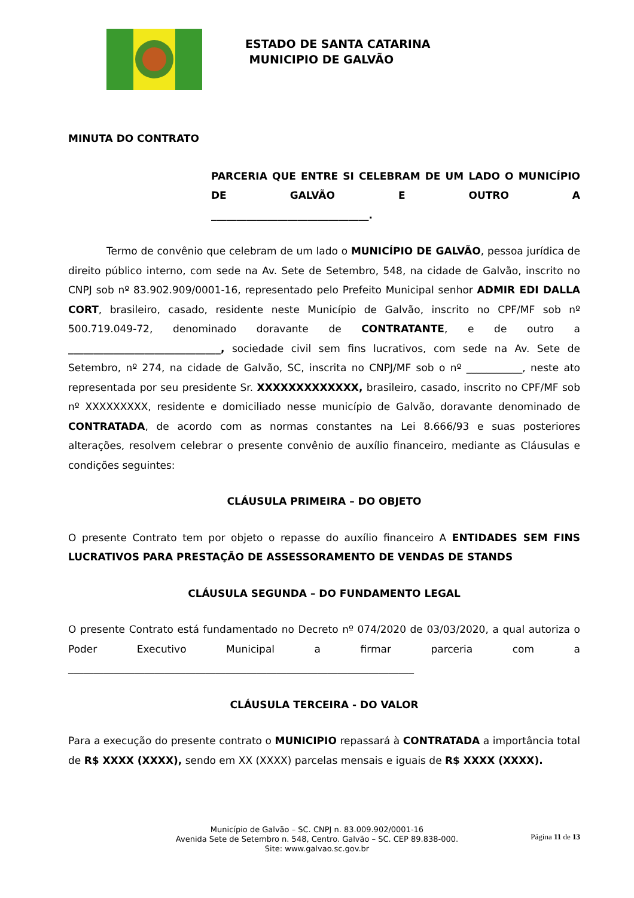ESTADO DE SANTA CATARINA
MUNICIPIO DE GALVÃO
MINUTA DO CONTRATO
PARCERIA QUE ENTRE SI CELEBRAM DE UM LADO O MUNICÍPIO DE GALVÃO E OUTRO A
_______________________________.
Termo de convênio que celebram de um lado o MUNICÍPIO DE GALVÃO, pessoa jurídica de direito público interno, com sede na Av. Sete de Setembro, 548, na cidade de Galvão, inscrito no CNPJ sob nº 83.902.909/0001-16, representado pelo Prefeito Municipal senhor ADMIR EDI DALLA CORT, brasileiro, casado, residente neste Município de Galvão, inscrito no CPF/MF sob nº 500.719.049-72, denominado doravante de CONTRATANTE, e de outro a ______________________________, sociedade civil sem fins lucrativos, com sede na Av. Sete de Setembro, nº 274, na cidade de Galvão, SC, inscrita no CNPJ/MF sob o nº ___________, neste ato representada por seu presidente Sr. XXXXXXXXXXXXX, brasileiro, casado, inscrito no CPF/MF sob nº XXXXXXXXX, residente e domiciliado nesse município de Galvão, doravante denominado de CONTRATADA, de acordo com as normas constantes na Lei 8.666/93 e suas posteriores alterações, resolvem celebrar o presente convênio de auxílio financeiro, mediante as Cláusulas e condições seguintes:
CLÁUSULA PRIMEIRA – DO OBJETO
O presente Contrato tem por objeto o repasse do auxílio financeiro A ENTIDADES SEM FINS LUCRATIVOS PARA PRESTAÇÃO DE ASSESSORAMENTO DE VENDAS DE STANDS
CLÁUSULA SEGUNDA – DO FUNDAMENTO LEGAL
O presente Contrato está fundamentado no Decreto nº 074/2020 de 03/03/2020, a qual autoriza o Poder Executivo Municipal a firmar parceria com a ____________________________________________________________________
CLÁUSULA TERCEIRA - DO VALOR
Para a execução do presente contrato o MUNICIPIO repassará à CONTRATADA a importância total de R$ XXXX (XXXX), sendo em XX (XXXX) parcelas mensais e iguais de R$ XXXX (XXXX).
Página 11 de 13
Município de Galvão – SC. CNPJ n. 83.009.902/0001-16
Avenida Sete de Setembro n. 548, Centro. Galvão – SC. CEP 89.838-000.
Site: www.galvao.sc.gov.br